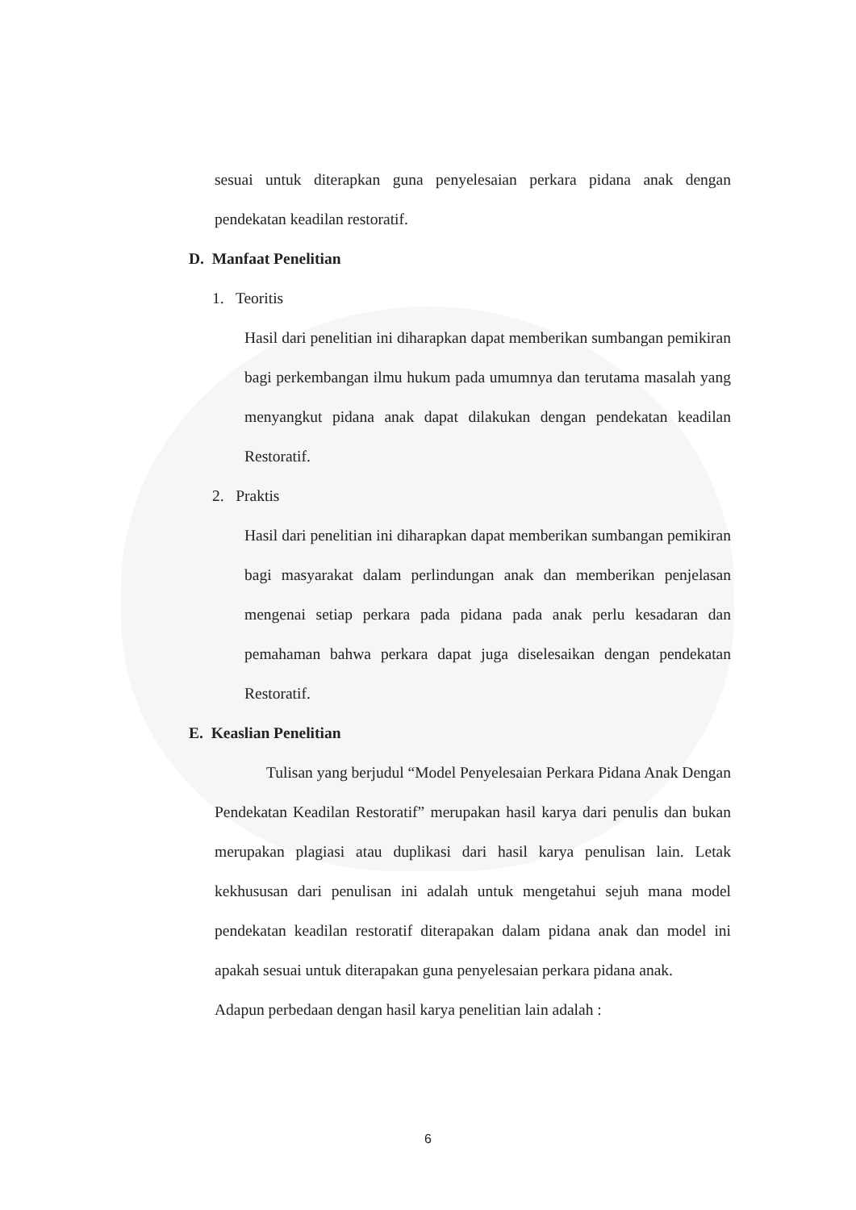sesuai untuk diterapkan guna penyelesaian perkara pidana anak dengan pendekatan keadilan restoratif.
D. Manfaat Penelitian
1. Teoritis
Hasil dari penelitian ini diharapkan dapat memberikan sumbangan pemikiran bagi perkembangan ilmu hukum pada umumnya dan terutama masalah yang menyangkut pidana anak dapat dilakukan dengan pendekatan keadilan Restoratif.
2. Praktis
Hasil dari penelitian ini diharapkan dapat memberikan sumbangan pemikiran bagi masyarakat dalam perlindungan anak dan memberikan penjelasan mengenai setiap perkara pada pidana pada anak perlu kesadaran dan pemahaman bahwa perkara dapat juga diselesaikan dengan pendekatan Restoratif.
E. Keaslian Penelitian
Tulisan yang berjudul “Model Penyelesaian Perkara Pidana Anak Dengan Pendekatan Keadilan Restoratif” merupakan hasil karya dari penulis dan bukan merupakan plagiasi atau duplikasi dari hasil karya penulisan lain. Letak kekhususan dari penulisan ini adalah untuk mengetahui sejuh mana model pendekatan keadilan restoratif diterapakan dalam pidana anak dan model ini apakah sesuai untuk diterapakan guna penyelesaian perkara pidana anak.
Adapun perbedaan dengan hasil karya penelitian lain adalah :
6